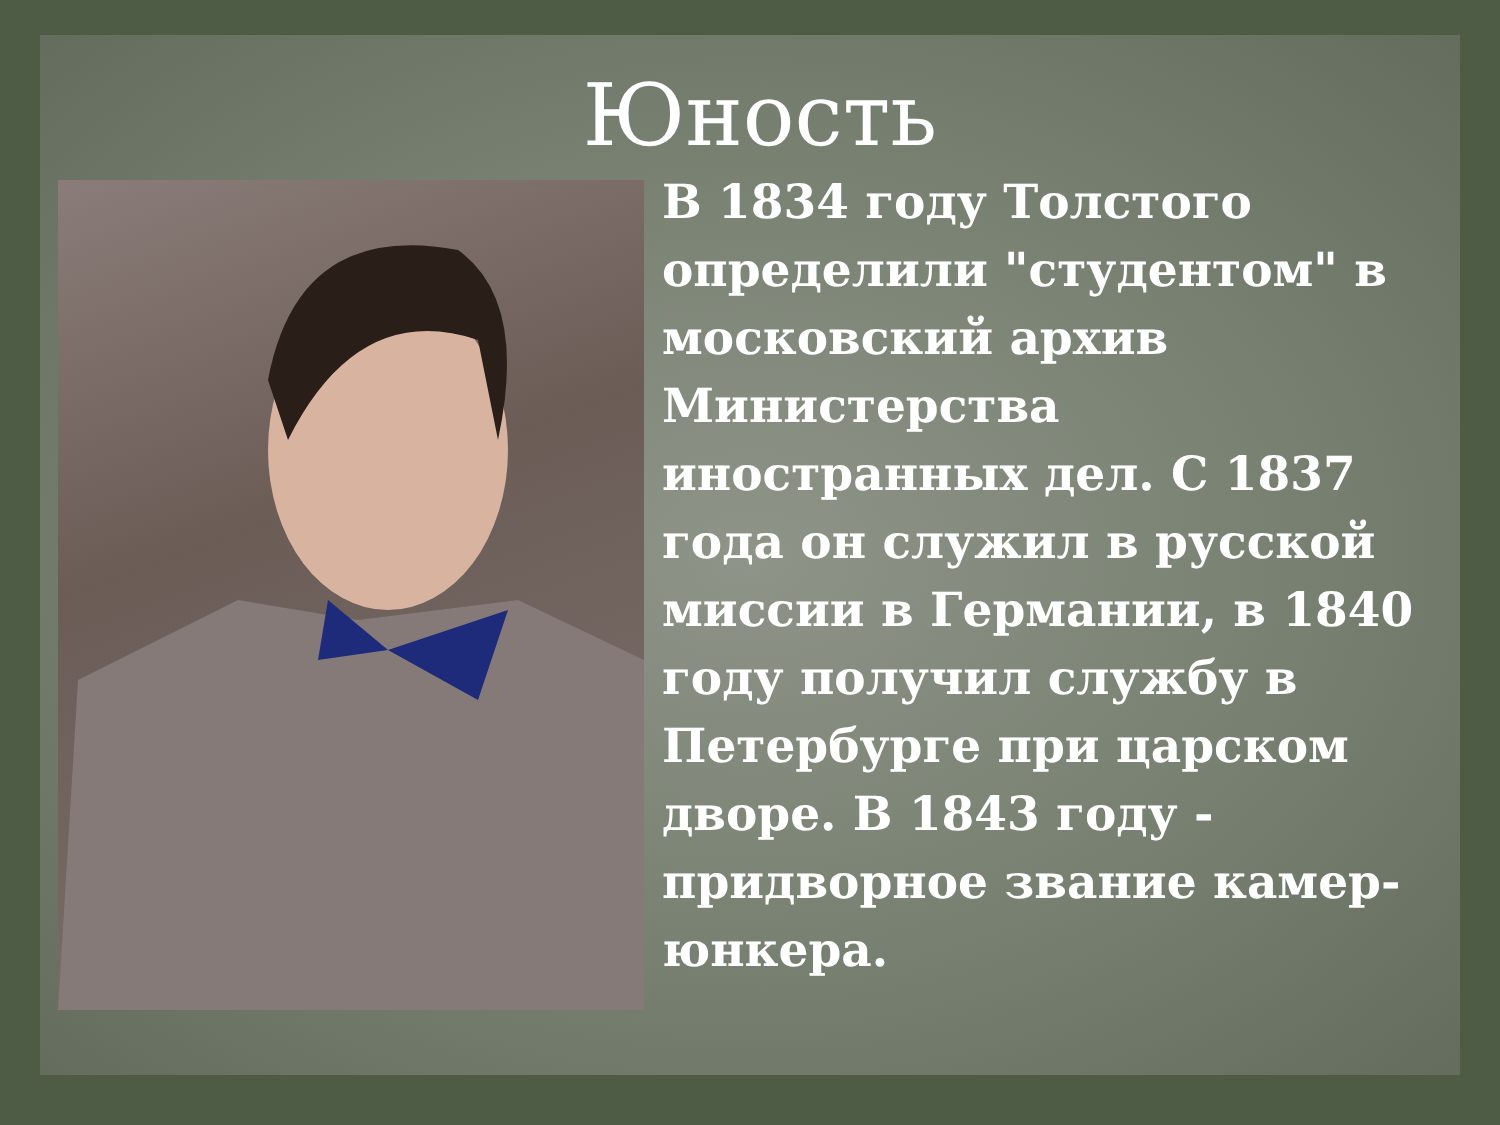Юность
В 1834 году Толстого определили "студентом" в московский архив Министерства иностранных дел. С 1837 года он служил в русской миссии в Германии, в 1840 году получил службу в Петербурге при царском дворе. В 1843 году - придворное звание камер-юнкера.